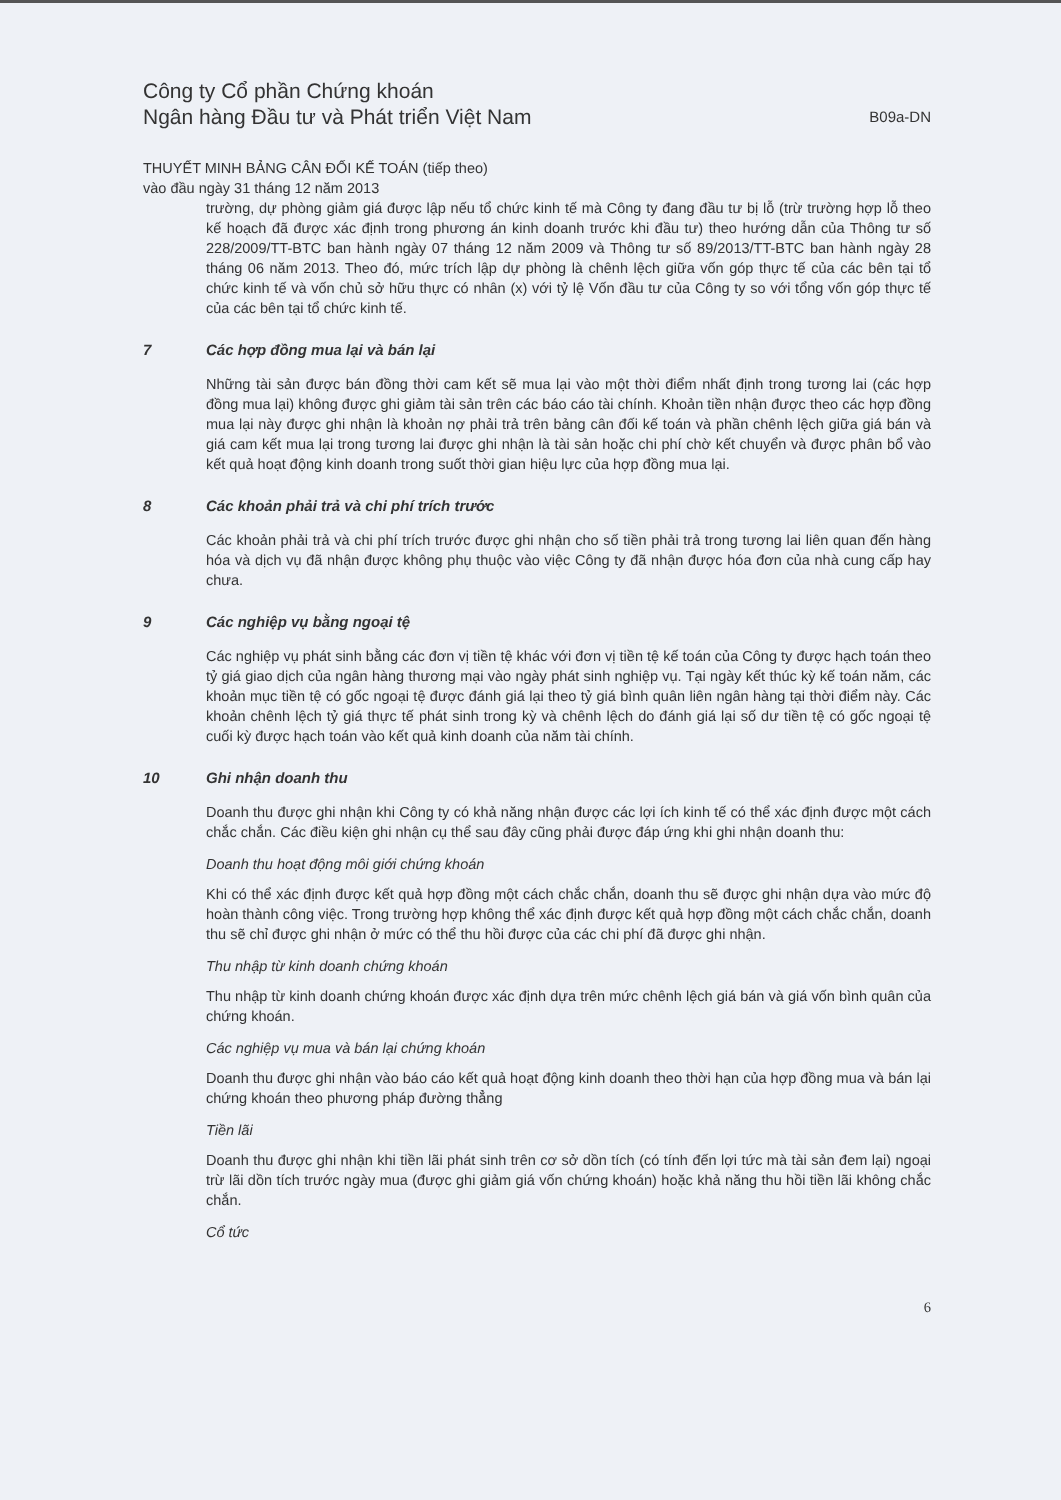Công ty Cổ phần Chứng khoán
Ngân hàng Đầu tư và Phát triển Việt Nam
B09a-DN
THUYẾT MINH BẢNG CÂN ĐỐI KẾ TOÁN (tiếp theo)
vào đầu ngày 31 tháng 12 năm 2013
trường, dự phòng giảm giá được lập nếu tổ chức kinh tế mà Công ty đang đầu tư bị lỗ (trừ trường hợp lỗ theo kế hoạch đã được xác định trong phương án kinh doanh trước khi đầu tư) theo hướng dẫn của Thông tư số 228/2009/TT-BTC ban hành ngày 07 tháng 12 năm 2009 và Thông tư số 89/2013/TT-BTC ban hành ngày 28 tháng 06 năm 2013. Theo đó, mức trích lập dự phòng là chênh lệch giữa vốn góp thực tế của các bên tại tổ chức kinh tế và vốn chủ sở hữu thực có nhân (x) với tỷ lệ Vốn đầu tư của Công ty so với tổng vốn góp thực tế của các bên tại tổ chức kinh tế.
7 Các hợp đồng mua lại và bán lại
Những tài sản được bán đồng thời cam kết sẽ mua lại vào một thời điểm nhất định trong tương lai (các hợp đồng mua lại) không được ghi giảm tài sản trên các báo cáo tài chính. Khoản tiền nhận được theo các hợp đồng mua lại này được ghi nhận là khoản nợ phải trả trên bảng cân đối kế toán và phần chênh lệch giữa giá bán và giá cam kết mua lại trong tương lai được ghi nhận là tài sản hoặc chi phí chờ kết chuyển và được phân bổ vào kết quả hoạt động kinh doanh trong suốt thời gian hiệu lực của hợp đồng mua lại.
8 Các khoản phải trả và chi phí trích trước
Các khoản phải trả và chi phí trích trước được ghi nhận cho số tiền phải trả trong tương lai liên quan đến hàng hóa và dịch vụ đã nhận được không phụ thuộc vào việc Công ty đã nhận được hóa đơn của nhà cung cấp hay chưa.
9 Các nghiệp vụ bằng ngoại tệ
Các nghiệp vụ phát sinh bằng các đơn vị tiền tệ khác với đơn vị tiền tệ kế toán của Công ty được hạch toán theo tỷ giá giao dịch của ngân hàng thương mại vào ngày phát sinh nghiệp vụ. Tại ngày kết thúc kỳ kế toán năm, các khoản mục tiền tệ có gốc ngoại tệ được đánh giá lại theo tỷ giá bình quân liên ngân hàng tại thời điểm này. Các khoản chênh lệch tỷ giá thực tế phát sinh trong kỳ và chênh lệch do đánh giá lại số dư tiền tệ có gốc ngoại tệ cuối kỳ được hạch toán vào kết quả kinh doanh của năm tài chính.
10 Ghi nhận doanh thu
Doanh thu được ghi nhận khi Công ty có khả năng nhận được các lợi ích kinh tế có thể xác định được một cách chắc chắn. Các điều kiện ghi nhận cụ thể sau đây cũng phải được đáp ứng khi ghi nhận doanh thu:
Doanh thu hoạt động môi giới chứng khoán
Khi có thể xác định được kết quả hợp đồng một cách chắc chắn, doanh thu sẽ được ghi nhận dựa vào mức độ hoàn thành công việc. Trong trường hợp không thể xác định được kết quả hợp đồng một cách chắc chắn, doanh thu sẽ chỉ được ghi nhận ở mức có thể thu hồi được của các chi phí đã được ghi nhận.
Thu nhập từ kinh doanh chứng khoán
Thu nhập từ kinh doanh chứng khoán được xác định dựa trên mức chênh lệch giá bán và giá vốn bình quân của chứng khoán.
Các nghiệp vụ mua và bán lại chứng khoán
Doanh thu được ghi nhận vào báo cáo kết quả hoạt động kinh doanh theo thời hạn của hợp đồng mua và bán lại chứng khoán theo phương pháp đường thẳng
Tiền lãi
Doanh thu được ghi nhận khi tiền lãi phát sinh trên cơ sở dồn tích (có tính đến lợi tức mà tài sản đem lại) ngoại trừ lãi dồn tích trước ngày mua (được ghi giảm giá vốn chứng khoán) hoặc khả năng thu hồi tiền lãi không chắc chắn.
Cổ tức
6